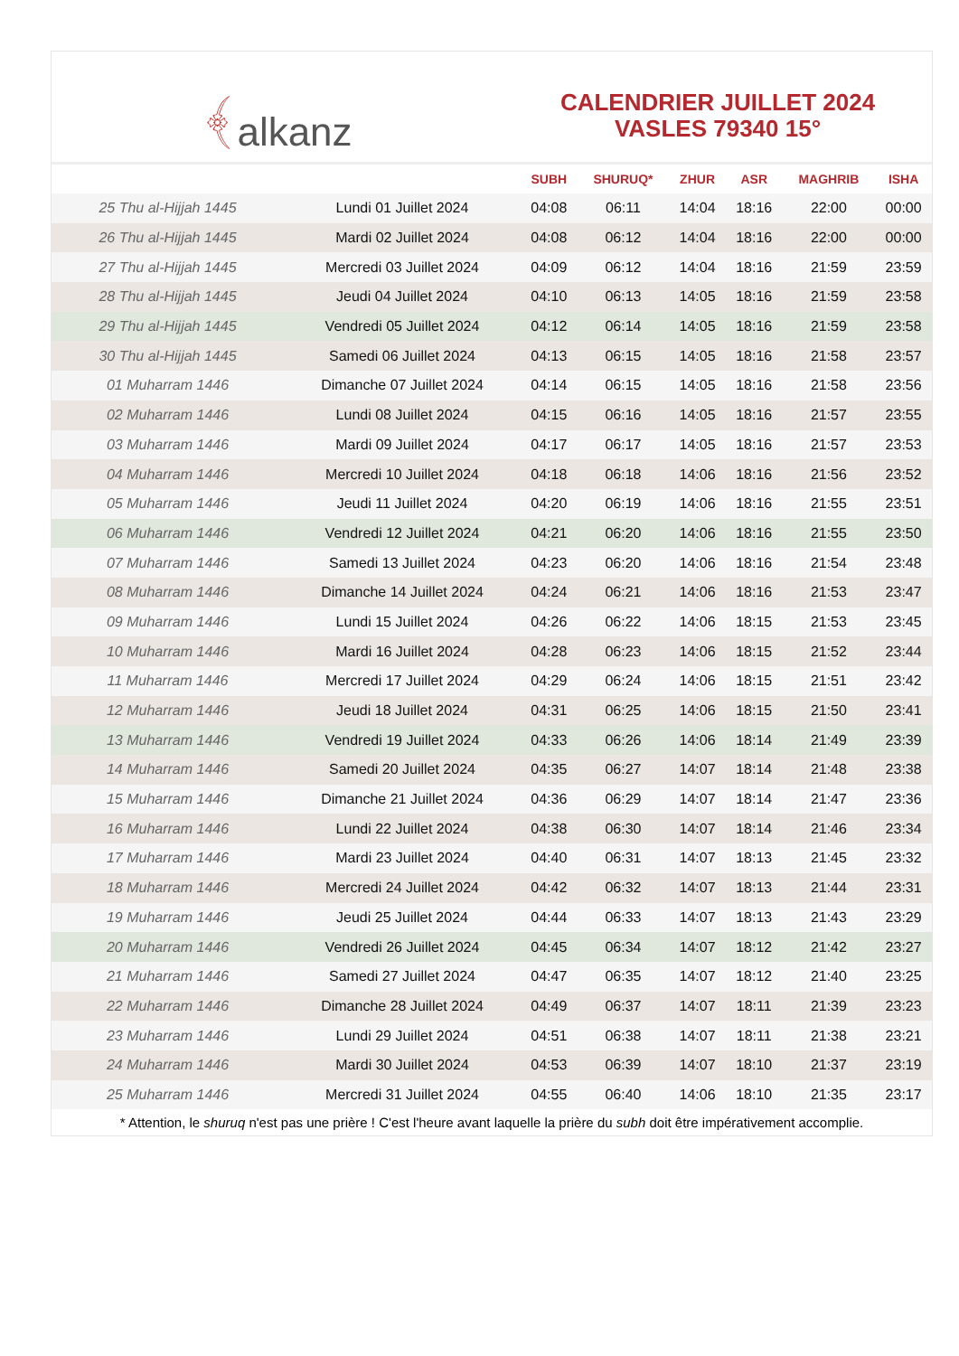﴾ alkanz
CALENDRIER JUILLET 2024
VASLES 79340 15°
| | | SUBH | SHURUQ* | ZHUR | ASR | MAGHRIB | ISHA |
| --- | --- | --- | --- | --- | --- | --- | --- |
| 25 Thu al-Hijjah 1445 | Lundi 01 Juillet 2024 | 04:08 | 06:11 | 14:04 | 18:16 | 22:00 | 00:00 |
| 26 Thu al-Hijjah 1445 | Mardi 02 Juillet 2024 | 04:08 | 06:12 | 14:04 | 18:16 | 22:00 | 00:00 |
| 27 Thu al-Hijjah 1445 | Mercredi 03 Juillet 2024 | 04:09 | 06:12 | 14:04 | 18:16 | 21:59 | 23:59 |
| 28 Thu al-Hijjah 1445 | Jeudi 04 Juillet 2024 | 04:10 | 06:13 | 14:05 | 18:16 | 21:59 | 23:58 |
| 29 Thu al-Hijjah 1445 | Vendredi 05 Juillet 2024 | 04:12 | 06:14 | 14:05 | 18:16 | 21:59 | 23:58 |
| 30 Thu al-Hijjah 1445 | Samedi 06 Juillet 2024 | 04:13 | 06:15 | 14:05 | 18:16 | 21:58 | 23:57 |
| 01 Muharram 1446 | Dimanche 07 Juillet 2024 | 04:14 | 06:15 | 14:05 | 18:16 | 21:58 | 23:56 |
| 02 Muharram 1446 | Lundi 08 Juillet 2024 | 04:15 | 06:16 | 14:05 | 18:16 | 21:57 | 23:55 |
| 03 Muharram 1446 | Mardi 09 Juillet 2024 | 04:17 | 06:17 | 14:05 | 18:16 | 21:57 | 23:53 |
| 04 Muharram 1446 | Mercredi 10 Juillet 2024 | 04:18 | 06:18 | 14:06 | 18:16 | 21:56 | 23:52 |
| 05 Muharram 1446 | Jeudi 11 Juillet 2024 | 04:20 | 06:19 | 14:06 | 18:16 | 21:55 | 23:51 |
| 06 Muharram 1446 | Vendredi 12 Juillet 2024 | 04:21 | 06:20 | 14:06 | 18:16 | 21:55 | 23:50 |
| 07 Muharram 1446 | Samedi 13 Juillet 2024 | 04:23 | 06:20 | 14:06 | 18:16 | 21:54 | 23:48 |
| 08 Muharram 1446 | Dimanche 14 Juillet 2024 | 04:24 | 06:21 | 14:06 | 18:16 | 21:53 | 23:47 |
| 09 Muharram 1446 | Lundi 15 Juillet 2024 | 04:26 | 06:22 | 14:06 | 18:15 | 21:53 | 23:45 |
| 10 Muharram 1446 | Mardi 16 Juillet 2024 | 04:28 | 06:23 | 14:06 | 18:15 | 21:52 | 23:44 |
| 11 Muharram 1446 | Mercredi 17 Juillet 2024 | 04:29 | 06:24 | 14:06 | 18:15 | 21:51 | 23:42 |
| 12 Muharram 1446 | Jeudi 18 Juillet 2024 | 04:31 | 06:25 | 14:06 | 18:15 | 21:50 | 23:41 |
| 13 Muharram 1446 | Vendredi 19 Juillet 2024 | 04:33 | 06:26 | 14:06 | 18:14 | 21:49 | 23:39 |
| 14 Muharram 1446 | Samedi 20 Juillet 2024 | 04:35 | 06:27 | 14:07 | 18:14 | 21:48 | 23:38 |
| 15 Muharram 1446 | Dimanche 21 Juillet 2024 | 04:36 | 06:29 | 14:07 | 18:14 | 21:47 | 23:36 |
| 16 Muharram 1446 | Lundi 22 Juillet 2024 | 04:38 | 06:30 | 14:07 | 18:14 | 21:46 | 23:34 |
| 17 Muharram 1446 | Mardi 23 Juillet 2024 | 04:40 | 06:31 | 14:07 | 18:13 | 21:45 | 23:32 |
| 18 Muharram 1446 | Mercredi 24 Juillet 2024 | 04:42 | 06:32 | 14:07 | 18:13 | 21:44 | 23:31 |
| 19 Muharram 1446 | Jeudi 25 Juillet 2024 | 04:44 | 06:33 | 14:07 | 18:13 | 21:43 | 23:29 |
| 20 Muharram 1446 | Vendredi 26 Juillet 2024 | 04:45 | 06:34 | 14:07 | 18:12 | 21:42 | 23:27 |
| 21 Muharram 1446 | Samedi 27 Juillet 2024 | 04:47 | 06:35 | 14:07 | 18:12 | 21:40 | 23:25 |
| 22 Muharram 1446 | Dimanche 28 Juillet 2024 | 04:49 | 06:37 | 14:07 | 18:11 | 21:39 | 23:23 |
| 23 Muharram 1446 | Lundi 29 Juillet 2024 | 04:51 | 06:38 | 14:07 | 18:11 | 21:38 | 23:21 |
| 24 Muharram 1446 | Mardi 30 Juillet 2024 | 04:53 | 06:39 | 14:07 | 18:10 | 21:37 | 23:19 |
| 25 Muharram 1446 | Mercredi 31 Juillet 2024 | 04:55 | 06:40 | 14:06 | 18:10 | 21:35 | 23:17 |
* Attention, le shuruq n'est pas une prière ! C'est l'heure avant laquelle la prière du subh doit être impérativement accomplie.